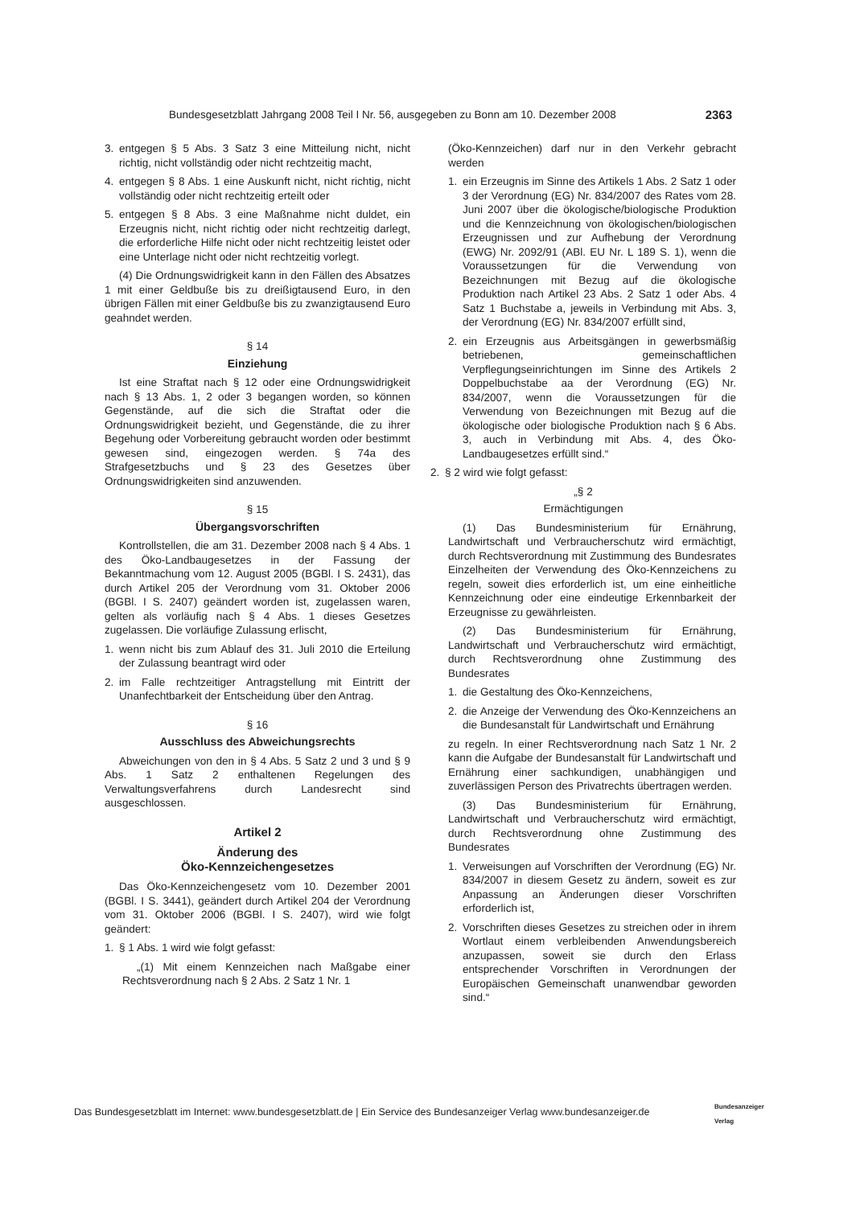Bundesgesetzblatt Jahrgang 2008 Teil I Nr. 56, ausgegeben zu Bonn am 10. Dezember 2008 2363
3. entgegen § 5 Abs. 3 Satz 3 eine Mitteilung nicht, nicht richtig, nicht vollständig oder nicht rechtzeitig macht,
4. entgegen § 8 Abs. 1 eine Auskunft nicht, nicht richtig, nicht vollständig oder nicht rechtzeitig erteilt oder
5. entgegen § 8 Abs. 3 eine Maßnahme nicht duldet, ein Erzeugnis nicht, nicht richtig oder nicht rechtzeitig darlegt, die erforderliche Hilfe nicht oder nicht rechtzeitig leistet oder eine Unterlage nicht oder nicht rechtzeitig vorlegt.
(4) Die Ordnungswidrigkeit kann in den Fällen des Absatzes 1 mit einer Geldbuße bis zu dreißigtausend Euro, in den übrigen Fällen mit einer Geldbuße bis zu zwanzigtausend Euro geahndet werden.
§ 14
Einziehung
Ist eine Straftat nach § 12 oder eine Ordnungswidrigkeit nach § 13 Abs. 1, 2 oder 3 begangen worden, so können Gegenstände, auf die sich die Straftat oder die Ordnungswidrigkeit bezieht, und Gegenstände, die zu ihrer Begehung oder Vorbereitung gebraucht worden oder bestimmt gewesen sind, eingezogen werden. § 74a des Strafgesetzbuchs und § 23 des Gesetzes über Ordnungswidrigkeiten sind anzuwenden.
§ 15
Übergangsvorschriften
Kontrollstellen, die am 31. Dezember 2008 nach § 4 Abs. 1 des Öko-Landbaugesetzes in der Fassung der Bekanntmachung vom 12. August 2005 (BGBl. I S. 2431), das durch Artikel 205 der Verordnung vom 31. Oktober 2006 (BGBl. I S. 2407) geändert worden ist, zugelassen waren, gelten als vorläufig nach § 4 Abs. 1 dieses Gesetzes zugelassen. Die vorläufige Zulassung erlischt,
1. wenn nicht bis zum Ablauf des 31. Juli 2010 die Erteilung der Zulassung beantragt wird oder
2. im Falle rechtzeitiger Antragstellung mit Eintritt der Unanfechtbarkeit der Entscheidung über den Antrag.
§ 16
Ausschluss des Abweichungsrechts
Abweichungen von den in § 4 Abs. 5 Satz 2 und 3 und § 9 Abs. 1 Satz 2 enthaltenen Regelungen des Verwaltungsverfahrens durch Landesrecht sind ausgeschlossen.
Artikel 2
Änderung des
Öko-Kennzeichengesetzes
Das Öko-Kennzeichengesetz vom 10. Dezember 2001 (BGBl. I S. 3441), geändert durch Artikel 204 der Verordnung vom 31. Oktober 2006 (BGBl. I S. 2407), wird wie folgt geändert:
1. § 1 Abs. 1 wird wie folgt gefasst:
„(1) Mit einem Kennzeichen nach Maßgabe einer Rechtsverordnung nach § 2 Abs. 2 Satz 1 Nr. 1
(Öko-Kennzeichen) darf nur in den Verkehr gebracht werden
1. ein Erzeugnis im Sinne des Artikels 1 Abs. 2 Satz 1 oder 3 der Verordnung (EG) Nr. 834/2007 des Rates vom 28. Juni 2007 über die ökologische/biologische Produktion und die Kennzeichnung von ökologischen/biologischen Erzeugnissen und zur Aufhebung der Verordnung (EWG) Nr. 2092/91 (ABl. EU Nr. L 189 S. 1), wenn die Voraussetzungen für die Verwendung von Bezeichnungen mit Bezug auf die ökologische Produktion nach Artikel 23 Abs. 2 Satz 1 oder Abs. 4 Satz 1 Buchstabe a, jeweils in Verbindung mit Abs. 3, der Verordnung (EG) Nr. 834/2007 erfüllt sind,
2. ein Erzeugnis aus Arbeitsgängen in gewerbsmäßig betriebenen, gemeinschaftlichen Verpflegungseinrichtungen im Sinne des Artikels 2 Doppelbuchstabe aa der Verordnung (EG) Nr. 834/2007, wenn die Voraussetzungen für die Verwendung von Bezeichnungen mit Bezug auf die ökologische oder biologische Produktion nach § 6 Abs. 3, auch in Verbindung mit Abs. 4, des Öko-Landbaugesetzes erfüllt sind.“
2. § 2 wird wie folgt gefasst:
„§ 2
Ermächtigungen
(1) Das Bundesministerium für Ernährung, Landwirtschaft und Verbraucherschutz wird ermächtigt, durch Rechtsverordnung mit Zustimmung des Bundesrates Einzelheiten der Verwendung des Öko-Kennzeichens zu regeln, soweit dies erforderlich ist, um eine einheitliche Kennzeichnung oder eine eindeutige Erkennbarkeit der Erzeugnisse zu gewährleisten.
(2) Das Bundesministerium für Ernährung, Landwirtschaft und Verbraucherschutz wird ermächtigt, durch Rechtsverordnung ohne Zustimmung des Bundesrates
1. die Gestaltung des Öko-Kennzeichens,
2. die Anzeige der Verwendung des Öko-Kennzeichens an die Bundesanstalt für Landwirtschaft und Ernährung
zu regeln. In einer Rechtsverordnung nach Satz 1 Nr. 2 kann die Aufgabe der Bundesanstalt für Landwirtschaft und Ernährung einer sachkundigen, unabhängigen und zuverlässigen Person des Privatrechts übertragen werden.
(3) Das Bundesministerium für Ernährung, Landwirtschaft und Verbraucherschutz wird ermächtigt, durch Rechtsverordnung ohne Zustimmung des Bundesrates
1. Verweisungen auf Vorschriften der Verordnung (EG) Nr. 834/2007 in diesem Gesetz zu ändern, soweit es zur Anpassung an Änderungen dieser Vorschriften erforderlich ist,
2. Vorschriften dieses Gesetzes zu streichen oder in ihrem Wortlaut einem verbleibenden Anwendungsbereich anzupassen, soweit sie durch den Erlass entsprechender Vorschriften in Verordnungen der Europäischen Gemeinschaft unanwendbar geworden sind.“
Das Bundesgesetzblatt im Internet: www.bundesgesetzblatt.de | Ein Service des Bundesanzeiger Verlag www.bundesanzeiger.de
Bundesanzeiger
Verlag